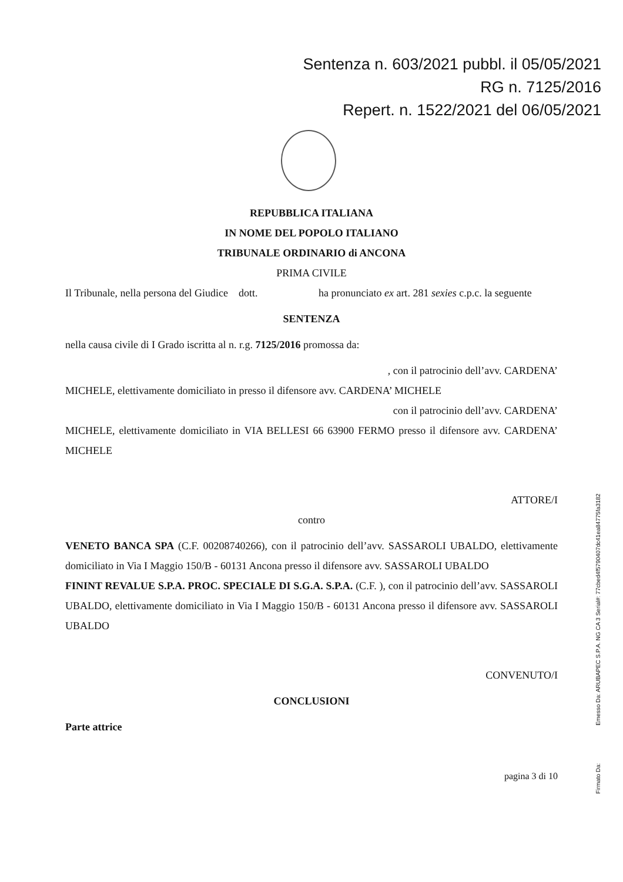Sentenza n. 603/2021 pubbl. il 05/05/2021
RG n. 7125/2016
Repert. n. 1522/2021 del 06/05/2021
REPUBBLICA ITALIANA
IN NOME DEL POPOLO ITALIANO
TRIBUNALE ORDINARIO di ANCONA
PRIMA CIVILE
Il Tribunale, nella persona del Giudice dott. ha pronunciato ex art. 281 sexies c.p.c. la seguente
SENTENZA
nella causa civile di I Grado iscritta al n. r.g. 7125/2016 promossa da:
, con il patrocinio dell’avv. CARDENA’
MICHELE, elettivamente domiciliato in presso il difensore avv. CARDENA’ MICHELE
con il patrocinio dell’avv. CARDENA’
MICHELE, elettivamente domiciliato in VIA BELLESI 66 63900 FERMO presso il difensore avv. CARDENA’ MICHELE
ATTORE/I
contro
VENETO BANCA SPA (C.F. 00208740266), con il patrocinio dell’avv. SASSAROLI UBALDO, elettivamente domiciliato in Via I Maggio 150/B - 60131 Ancona presso il difensore avv. SASSAROLI UBALDO
FININT REVALUE S.P.A. PROC. SPECIALE DI S.G.A. S.P.A. (C.F. ), con il patrocinio dell’avv. SASSAROLI UBALDO, elettivamente domiciliato in Via I Maggio 150/B - 60131 Ancona presso il difensore avv. SASSAROLI UBALDO
CONVENUTO/I
CONCLUSIONI
Parte attrice
pagina 3 di 10
Firmato Da: Emesso Da: ARUBAPEC S.P.A. NG CA 3 Serial#: 77cbed4f5790407dc41ea84775fa3182